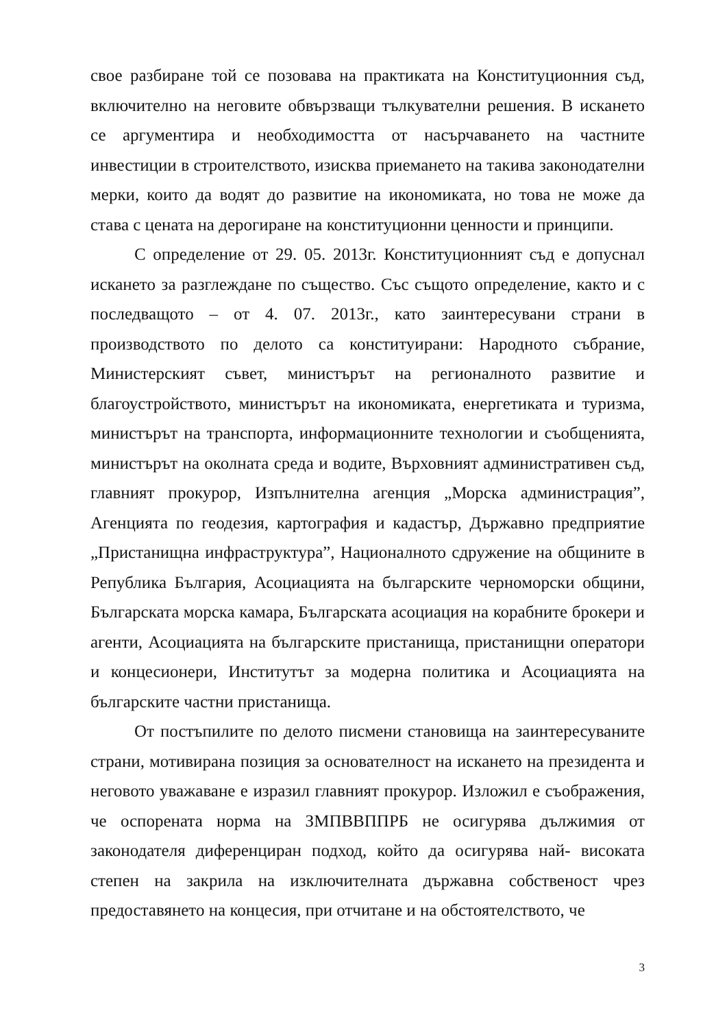свое разбиране той се позовава на практиката на Конституционния съд, включително на неговите обвързващи тълкувателни решения. В искането се аргументира и необходимостта от насърчаването на частните инвестиции в строителството, изисква приемането на такива законодателни мерки, които да водят до развитие на икономиката, но това не може да става с цената на дерогиране на конституционни ценности и принципи.
С определение от 29. 05. 2013г. Конституционният съд е допуснал искането за разглеждане по същество. Със същото определение, както и с последващото – от 4. 07. 2013г., като заинтересувани страни в производството по делото са конституирани: Народното събрание, Министерският съвет, министърът на регионалното развитие и благоустройството, министърът на икономиката, енергетиката и туризма, министърът на транспорта, информационните технологии и съобщенията, министърът на околната среда и водите, Върховният административен съд, главният прокурор, Изпълнителна агенция „Морска администрация”, Агенцията по геодезия, картография и кадастър, Държавно предприятие „Пристанищна инфраструктура”, Националното сдружение на общините в Република България, Асоциацията на българските черноморски общини, Българската морска камара, Българската асоциация на корабните брокери и агенти, Асоциацията на българските пристанища, пристанищни оператори и концесионери, Институтът за модерна политика и Асоциацията на българските частни пристанища.
От постъпилите по делото писмени становища на заинтересуваните страни, мотивирана позиция за основателност на искането на президента и неговото уважаване е изразил главният прокурор. Изложил е съображения, че оспорената норма на ЗМПВВППРБ не осигурява дължимия от законодателя диференциран подход, който да осигурява най- високата степен на закрила на изключителната държавна собственост чрез предоставянето на концесия, при отчитане и на обстоятелството, че
3